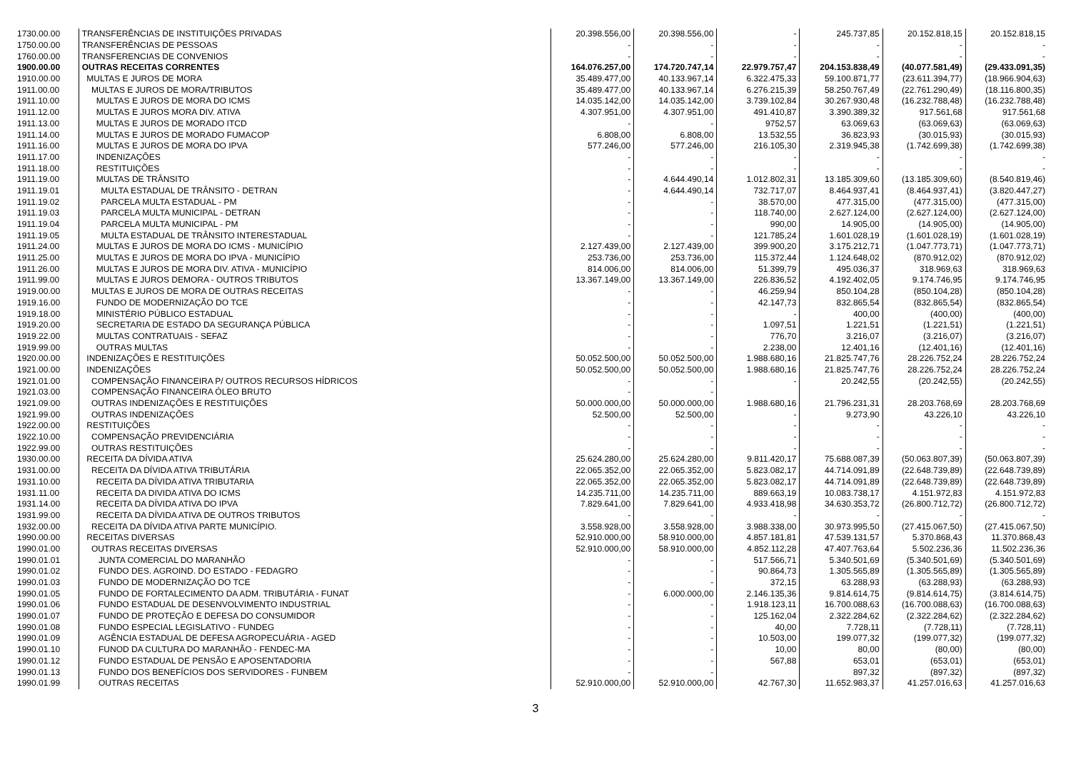| 1730.00.00 | TRANSFERÊNCIAS DE INSTITUIÇÕES PRIVADAS | 20.398.556,00 | 20.398.556,00 | - | 245.737,85 | 20.152.818,15 | 20.152.818,15 |
| 1750.00.00 | TRANSFERÊNCIAS DE PESSOAS | - | - | - | - | - | - |
| 1760.00.00 | TRANSFERENCIAS DE CONVENIOS | - | - | - | - | - | - |
| 1900.00.00 | OUTRAS RECEITAS CORRENTES | 164.076.257,00 | 174.720.747,14 | 22.979.757,47 | 204.153.838,49 | (40.077.581,49) | (29.433.091,35) |
| 1910.00.00 | MULTAS E JUROS DE MORA | 35.489.477,00 | 40.133.967,14 | 6.322.475,33 | 59.100.871,77 | (23.611.394,77) | (18.966.904,63) |
| 1911.00.00 | MULTAS E JUROS DE MORA/TRIBUTOS | 35.489.477,00 | 40.133.967,14 | 6.276.215,39 | 58.250.767,49 | (22.761.290,49) | (18.116.800,35) |
| 1911.10.00 | MULTAS E JUROS DE MORA DO ICMS | 14.035.142,00 | 14.035.142,00 | 3.739.102,84 | 30.267.930,48 | (16.232.788,48) | (16.232.788,48) |
| 1911.12.00 | MULTAS E JUROS MORA DIV. ATIVA | 4.307.951,00 | 4.307.951,00 | 491.410,87 | 3.390.389,32 | 917.561,68 | 917.561,68 |
| 1911.13.00 | MULTAS E JUROS DE MORADO ITCD | - | - | 9752,57 | 63.069,63 | (63.069,63) | (63.069,63) |
| 1911.14.00 | MULTAS E JUROS DE MORADO FUMACOP | 6.808,00 | 6.808,00 | 13.532,55 | 36.823,93 | (30.015,93) | (30.015,93) |
| 1911.16.00 | MULTAS E JUROS DE MORA DO IPVA | 577.246,00 | 577.246,00 | 216.105,30 | 2.319.945,38 | (1.742.699,38) | (1.742.699,38) |
| 1911.17.00 | INDENIZAÇÕES | - | - | - | - | - | - |
| 1911.18.00 | RESTITUIÇÕES | - | - | - | - | - | - |
| 1911.19.00 | MULTAS DE TRÂNSITO | - | 4.644.490,14 | 1.012.802,31 | 13.185.309,60 | (13.185.309,60) | (8.540.819,46) |
| 1911.19.01 | MULTA ESTADUAL DE TRÂNSITO - DETRAN | - | 4.644.490,14 | 732.717,07 | 8.464.937,41 | (8.464.937,41) | (3.820.447,27) |
| 1911.19.02 | PARCELA MULTA ESTADUAL - PM | - | - | 38.570,00 | 477.315,00 | (477.315,00) | (477.315,00) |
| 1911.19.03 | PARCELA MULTA MUNICIPAL - DETRAN | - | - | 118.740,00 | 2.627.124,00 | (2.627.124,00) | (2.627.124,00) |
| 1911.19.04 | PARCELA MULTA MUNICIPAL - PM | - | - | 990,00 | 14.905,00 | (14.905,00) | (14.905,00) |
| 1911.19.05 | MULTA ESTADUAL DE TRÂNSITO INTERESTADUAL | - | - | 121.785,24 | 1.601.028,19 | (1.601.028,19) | (1.601.028,19) |
| 1911.24.00 | MULTAS E JUROS DE MORA DO ICMS - MUNICÍPIO | 2.127.439,00 | 2.127.439,00 | 399.900,20 | 3.175.212,71 | (1.047.773,71) | (1.047.773,71) |
| 1911.25.00 | MULTAS E JUROS DE MORA DO IPVA - MUNICÍPIO | 253.736,00 | 253.736,00 | 115.372,44 | 1.124.648,02 | (870.912,02) | (870.912,02) |
| 1911.26.00 | MULTAS E JUROS DE MORA DIV. ATIVA - MUNICÍPIO | 814.006,00 | 814.006,00 | 51.399,79 | 495.036,37 | 318.969,63 | 318.969,63 |
| 1911.99.00 | MULTAS E JUROS DEMORA - OUTROS TRIBUTOS | 13.367.149,00 | 13.367.149,00 | 226.836,52 | 4.192.402,05 | 9.174.746,95 | 9.174.746,95 |
| 1919.00.00 | MULTAS E JUROS DE MORA DE OUTRAS RECEITAS | - | - | 46.259,94 | 850.104,28 | (850.104,28) | (850.104,28) |
| 1919.16.00 | FUNDO DE MODERNIZAÇÃO DO TCE | - | - | 42.147,73 | 832.865,54 | (832.865,54) | (832.865,54) |
| 1919.18.00 | MINISTÉRIO PÚBLICO ESTADUAL | - | - | - | 400,00 | (400,00) | (400,00) |
| 1919.20.00 | SECRETARIA DE ESTADO DA SEGURANÇA PÚBLICA | - | - | 1.097,51 | 1.221,51 | (1.221,51) | (1.221,51) |
| 1919.22.00 | MULTAS CONTRATUAIS - SEFAZ | - | - | 776,70 | 3.216,07 | (3.216,07) | (3.216,07) |
| 1919.99.00 | OUTRAS MULTAS | - | - | 2.238,00 | 12.401,16 | (12.401,16) | (12.401,16) |
| 1920.00.00 | INDENIZAÇÕES E RESTITUIÇÕES | 50.052.500,00 | 50.052.500,00 | 1.988.680,16 | 21.825.747,76 | 28.226.752,24 | 28.226.752,24 |
| 1921.00.00 | INDENIZAÇÕES | 50.052.500,00 | 50.052.500,00 | 1.988.680,16 | 21.825.747,76 | 28.226.752,24 | 28.226.752,24 |
| 1921.01.00 | COMPENSAÇÃO FINANCEIRA P/ OUTROS RECURSOS HÍDRICOS | - | - | - | 20.242,55 | (20.242,55) | (20.242,55) |
| 1921.03.00 | COMPENSAÇÃO FINANCEIRA ÓLEO BRUTO | - | - | | | | |
| 1921.09.00 | OUTRAS INDENIZAÇÕES E RESTITUIÇÕES | 50.000.000,00 | 50.000.000,00 | 1.988.680,16 | 21.796.231,31 | 28.203.768,69 | 28.203.768,69 |
| 1921.99.00 | OUTRAS INDENIZAÇÕES | 52.500,00 | 52.500,00 | - | 9.273,90 | 43.226,10 | 43.226,10 |
| 1922.00.00 | RESTITUIÇÕES | - | - | - | - | - | - |
| 1922.10.00 | COMPENSAÇÃO PREVIDENCIÁRIA | - | - | - | - | - | - |
| 1922.99.00 | OUTRAS RESTITUIÇÕES | - | - | - | - | - | - |
| 1930.00.00 | RECEITA DA DÍVIDA ATIVA | 25.624.280,00 | 25.624.280,00 | 9.811.420,17 | 75.688.087,39 | (50.063.807,39) | (50.063.807,39) |
| 1931.00.00 | RECEITA DA DÍVIDA ATIVA TRIBUTÁRIA | 22.065.352,00 | 22.065.352,00 | 5.823.082,17 | 44.714.091,89 | (22.648.739,89) | (22.648.739,89) |
| 1931.10.00 | RECEITA DA DÍVIDA ATIVA TRIBUTARIA | 22.065.352,00 | 22.065.352,00 | 5.823.082,17 | 44.714.091,89 | (22.648.739,89) | (22.648.739,89) |
| 1931.11.00 | RECEITA DA DIVIDA ATIVA DO ICMS | 14.235.711,00 | 14.235.711,00 | 889.663,19 | 10.083.738,17 | 4.151.972,83 | 4.151.972,83 |
| 1931.14.00 | RECEITA DA DÍVIDA ATIVA DO IPVA | 7.829.641,00 | 7.829.641,00 | 4.933.418,98 | 34.630.353,72 | (26.800.712,72) | (26.800.712,72) |
| 1931.99.00 | RECEITA DA DÍVIDA ATIVA DE OUTROS TRIBUTOS | - | - | - | - | - | - |
| 1932.00.00 | RECEITA DA DÍVIDA ATIVA PARTE MUNICÍPIO. | 3.558.928,00 | 3.558.928,00 | 3.988.338,00 | 30.973.995,50 | (27.415.067,50) | (27.415.067,50) |
| 1990.00.00 | RECEITAS DIVERSAS | 52.910.000,00 | 58.910.000,00 | 4.857.181,81 | 47.539.131,57 | 5.370.868,43 | 11.370.868,43 |
| 1990.01.00 | OUTRAS RECEITAS DIVERSAS | 52.910.000,00 | 58.910.000,00 | 4.852.112,28 | 47.407.763,64 | 5.502.236,36 | 11.502.236,36 |
| 1990.01.01 | JUNTA COMERCIAL DO MARANHÃO | - | - | 517.566,71 | 5.340.501,69 | (5.340.501,69) | (5.340.501,69) |
| 1990.01.02 | FUNDO DES. AGROIND. DO ESTADO - FEDAGRO | - | - | 90.864,73 | 1.305.565,89 | (1.305.565,89) | (1.305.565,89) |
| 1990.01.03 | FUNDO DE MODERNIZAÇÃO DO TCE | - | - | 372,15 | 63.288,93 | (63.288,93) | (63.288,93) |
| 1990.01.05 | FUNDO DE FORTALECIMENTO DA ADM. TRIBUTÁRIA - FUNAT | - | 6.000.000,00 | 2.146.135,36 | 9.814.614,75 | (9.814.614,75) | (3.814.614,75) |
| 1990.01.06 | FUNDO ESTADUAL DE DESENVOLVIMENTO INDUSTRIAL | - | - | 1.918.123,11 | 16.700.088,63 | (16.700.088,63) | (16.700.088,63) |
| 1990.01.07 | FUNDO DE PROTEÇÃO E DEFESA DO CONSUMIDOR | - | - | 125.162,04 | 2.322.284,62 | (2.322.284,62) | (2.322.284,62) |
| 1990.01.08 | FUNDO ESPECIAL LEGISLATIVO - FUNDEG | - | - | 40,00 | 7.728,11 | (7.728,11) | (7.728,11) |
| 1990.01.09 | AGÊNCIA ESTADUAL DE DEFESA AGROPECUÁRIA - AGED | - | - | 10.503,00 | 199.077,32 | (199.077,32) | (199.077,32) |
| 1990.01.10 | FUNOD DA CULTURA DO MARANHÃO - FENDEC-MA | - | - | 10,00 | 80,00 | (80,00) | (80,00) |
| 1990.01.12 | FUNDO ESTADUAL DE PENSÃO E APOSENTADORIA | - | - | 567,88 | 653,01 | (653,01) | (653,01) |
| 1990.01.13 | FUNDO DOS BENEFÍCIOS DOS SERVIDORES - FUNBEM | - | - | | 897,32 | (897,32) | (897,32) |
| 1990.01.99 | OUTRAS RECEITAS | 52.910.000,00 | 52.910.000,00 | 42.767,30 | 11.652.983,37 | 41.257.016,63 | 41.257.016,63 |
3